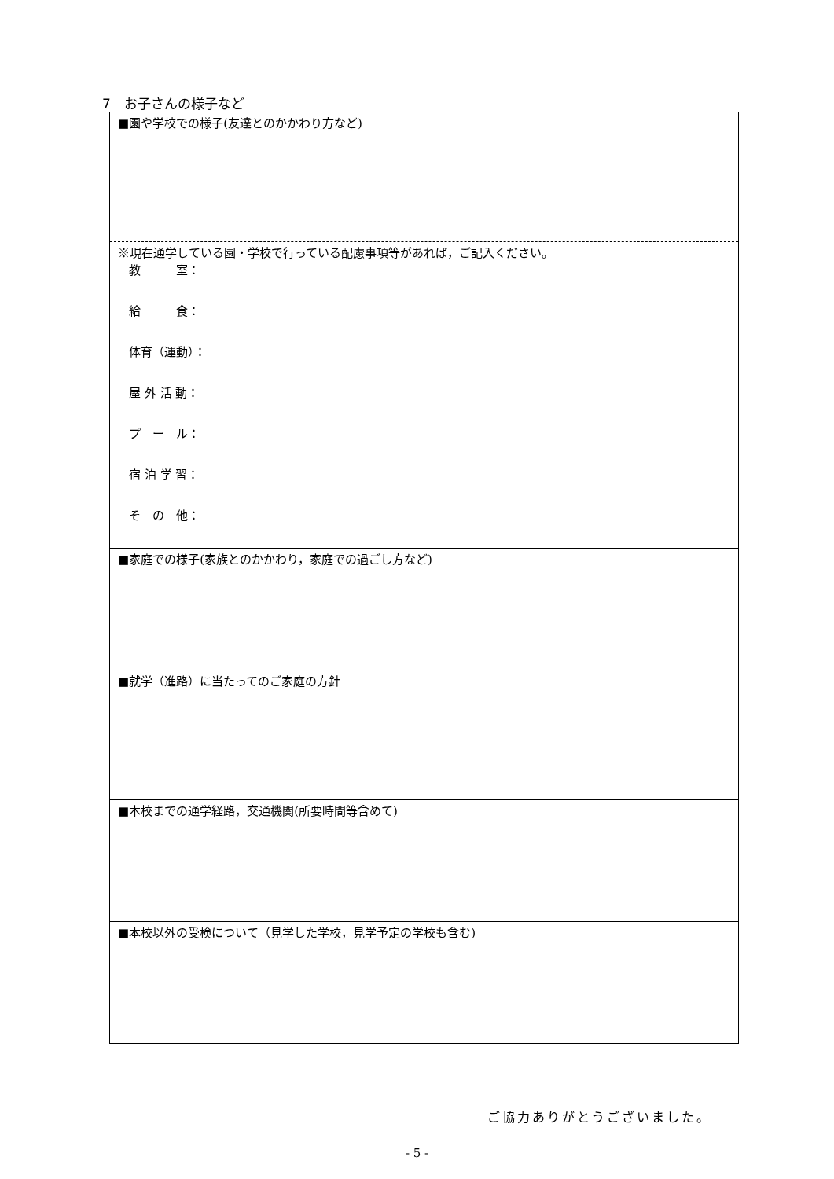7　お子さんの様子など
| ■園や学校での様子(友達とのかかわり方など) |
| ※現在通学している園・学校で行っている配慮事項等があれば，ご記入ください。 教 室： 給 食： 体育（運動）： 屋 外 活 動： プ ー ル： 宿 泊 学 習： そ の 他： |
| ■家庭での様子(家族とのかかわり，家庭での過ごし方など) |
| ■就学（進路）に当たってのご家庭の方針 |
| ■本校までの通学経路，交通機関(所要時間等含めて) |
| ■本校以外の受検について（見学した学校，見学予定の学校も含む) |
ご協力ありがとうございました。
- 5 -